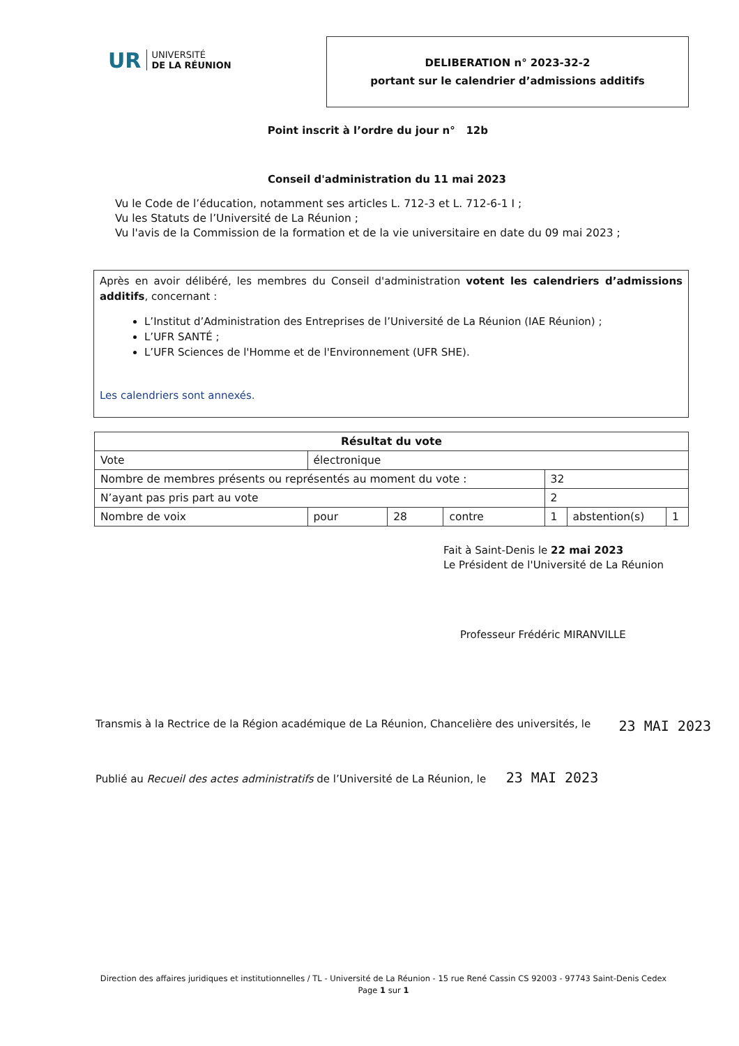UR UNIVERSITÉ
DE LA RÉUNION
DELIBERATION n° 2023-32-2
portant sur le calendrier d’admissions additifs
Point inscrit à l’ordre du jour n° 12b
Conseil d'administration du 11 mai 2023
Vu le Code de l’éducation, notamment ses articles L. 712-3 et L. 712-6-1 I ;
Vu les Statuts de l’Université de La Réunion ;
Vu l'avis de la Commission de la formation et de la vie universitaire en date du 09 mai 2023 ;
Après en avoir délibéré, les membres du Conseil d'administration votent les calendriers d’admissions additifs, concernant :
L’Institut d’Administration des Entreprises de l’Université de La Réunion (IAE Réunion) ;
L’UFR SANTÉ ;
L’UFR Sciences de l'Homme et de l'Environnement (UFR SHE).
Les calendriers sont annexés.
| Résultat du vote | | | | | | |
| --- | --- | --- | --- | --- | --- | --- |
| Vote | électronique | | | | | |
| Nombre de membres présents ou représentés au moment du vote : | | | | 32 | | |
| N’ayant pas pris part au vote | | | | 2 | | |
| Nombre de voix | pour | 28 | contre | 1 | abstention(s) | 1 |
Fait à Saint-Denis le 22 mai 2023
Le Président de l'Université de La Réunion
Professeur Frédéric MIRANVILLE
Transmis à la Rectrice de la Région académique de La Réunion, Chancelière des universités, le 23 MAI 2023
Publié au Recueil des actes administratifs de l’Université de La Réunion, le 23 MAI 2023
Direction des affaires juridiques et institutionnelles / TL - Université de La Réunion - 15 rue René Cassin CS 92003 - 97743 Saint-Denis Cedex
Page 1 sur 1